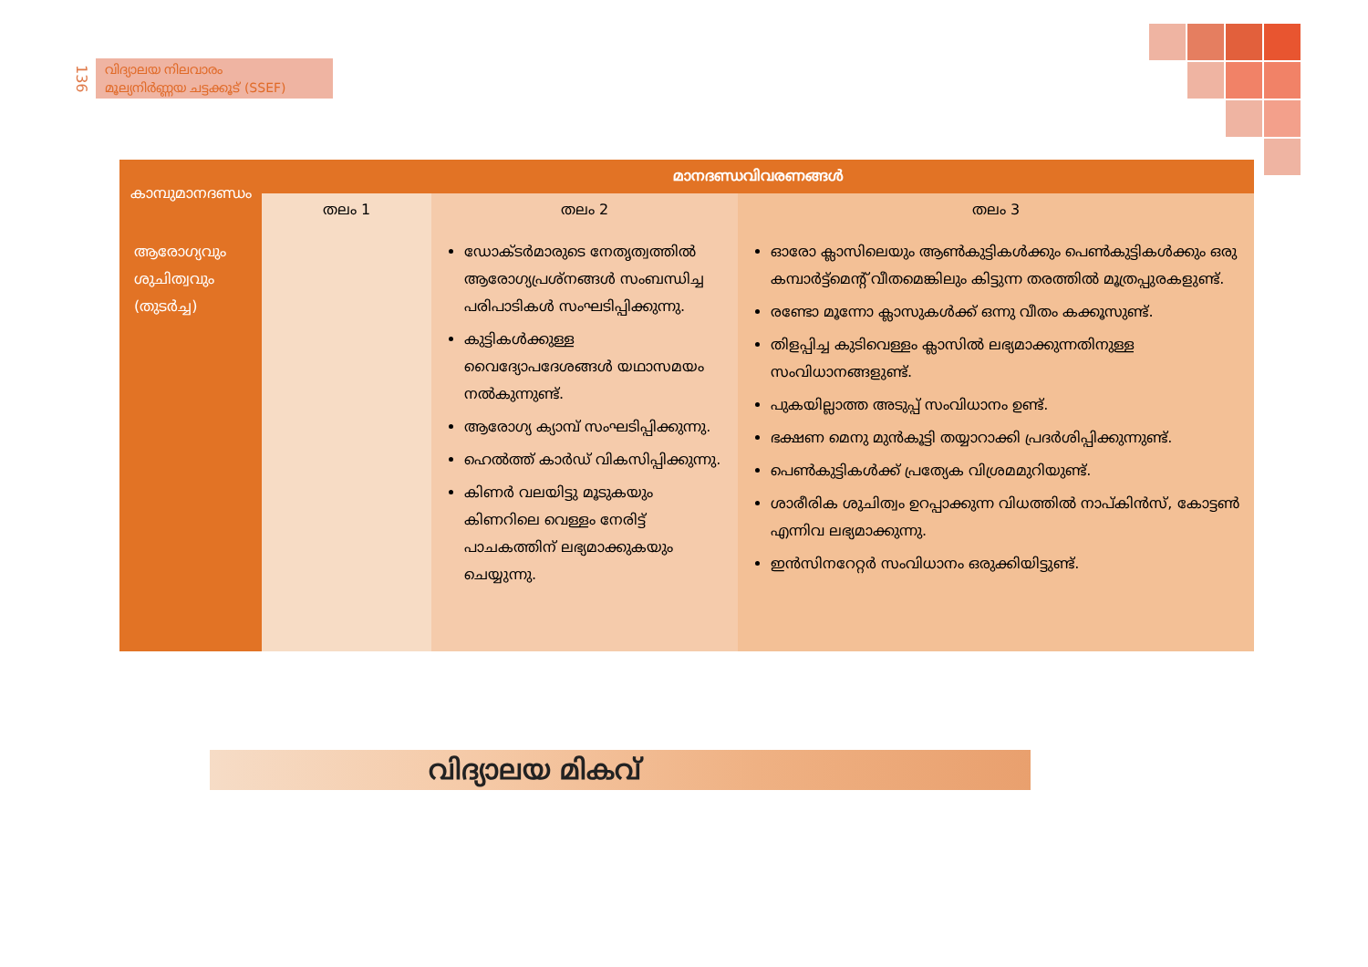136
വിദ്യാലയ നിലവാരം
മൂല്യനിർണ്ണയ ചട്ടക്കൂട് (SSEF)
| കാമ്പുമാനദണ്ഡം | മാനദണ്ഡവിവരണങ്ങൾ | | |
| --- | --- | --- | --- |
| | തലം 1 | തലം 2 | തലം 3 |
| ആരോഗ്യവും ശുചിത്വവും (തുടർച്ച) | | ഡോക്ടർമാരുടെ നേതൃത്വത്തിൽ ആരോഗ്യപ്രശ്നങ്ങൾ സംബന്ധിച്ച പരിപാടികൾ സംഘടിപ്പിക്കുന്നു. കുട്ടികൾക്കുള്ള വൈദ്യോപദേശങ്ങൾ യഥാസമയം നൽകുന്നുണ്ട്. ആരോഗ്യ ക്യാമ്പ് സംഘടിപ്പിക്കുന്നു. ഹെൽത്ത് കാർഡ് വികസിപ്പിക്കുന്നു. കിണർ വലയിട്ടു മൂടുകയും കിണറിലെ വെള്ളം നേരിട്ട് പാചകത്തിന് ലഭ്യമാക്കുകയും ചെയ്യുന്നു. | ഓരോ ക്ലാസിലെയും ആൺകുട്ടികൾക്കും പെൺകുട്ടികൾക്കും ഒരു കമ്പാർട്ട്മെന്റ് വീതമെങ്കിലും കിട്ടുന്ന തരത്തിൽ മൂത്രപ്പുരകളുണ്ട്. രണ്ടോ മൂന്നോ ക്ലാസുകൾക്ക് ഒന്നു വീതം കക്കൂസുണ്ട്. തിളപ്പിച്ച കുടിവെള്ളം ക്ലാസിൽ ലഭ്യമാക്കുന്നതിനുള്ള സംവിധാനങ്ങളുണ്ട്. പുകയില്ലാത്ത അടുപ്പ് സംവിധാനം ഉണ്ട്. ഭക്ഷണ മെനു മുൻകൂട്ടി തയ്യാറാക്കി പ്രദർശിപ്പിക്കുന്നുണ്ട്. പെൺകുട്ടികൾക്ക് പ്രത്യേക വിശ്രമമുറിയുണ്ട്. ശാരീരിക ശുചിത്വം ഉറപ്പാക്കുന്ന വിധത്തിൽ നാപ്കിൻസ്, കോട്ടൺ എന്നിവ ലഭ്യമാക്കുന്നു. ഇൻസിനറേറ്റർ സംവിധാനം ഒരുക്കിയിട്ടുണ്ട്. |
വിദ്യാലയ മികവ്